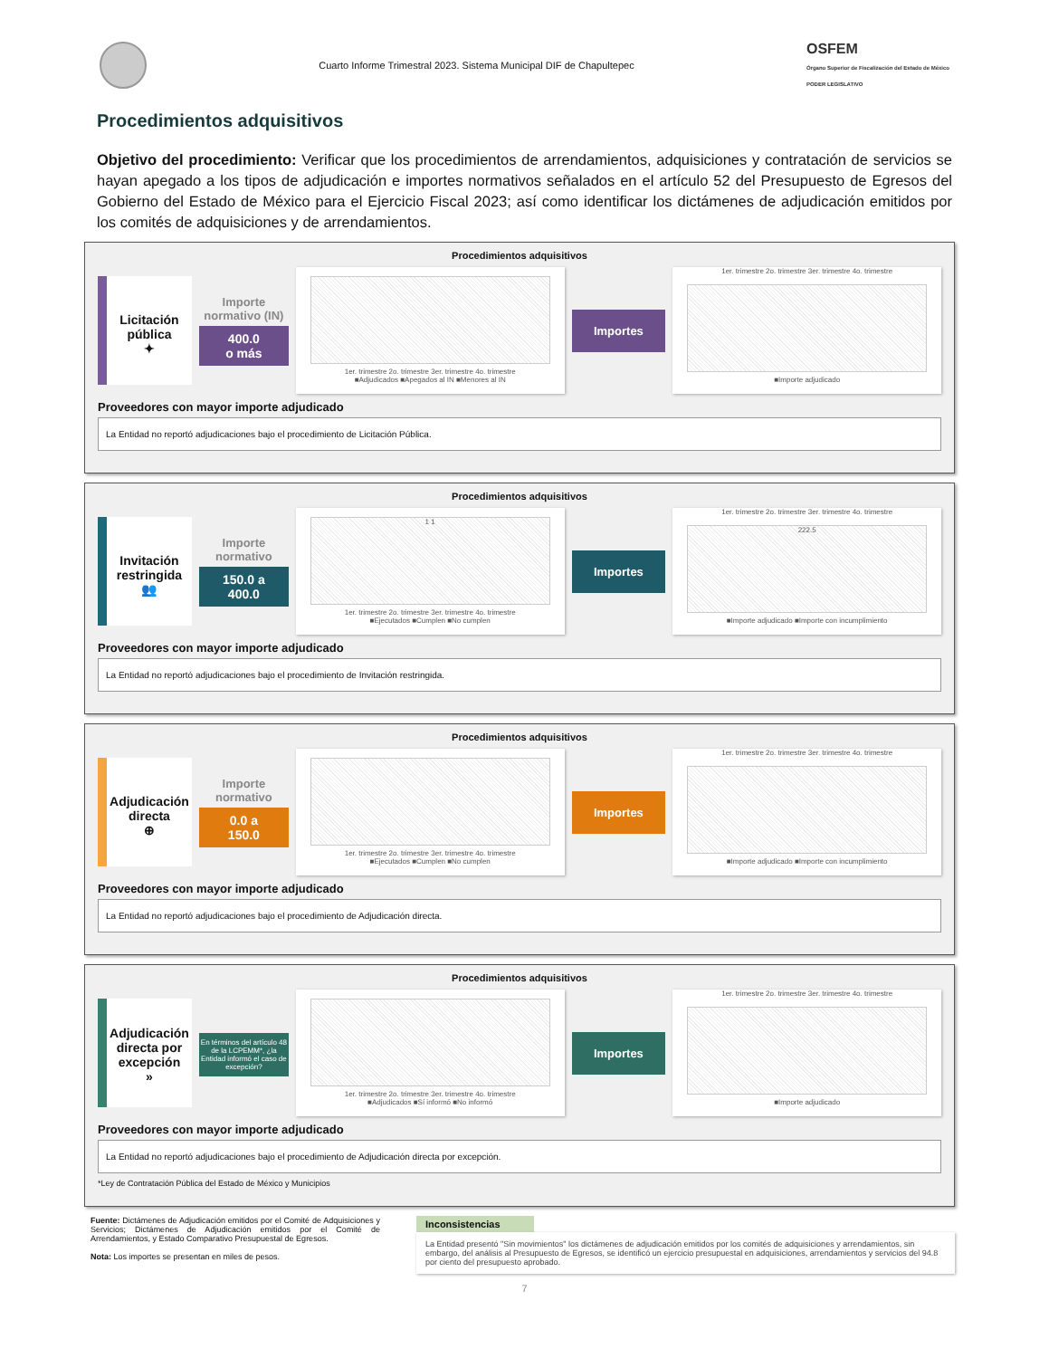Cuarto Informe Trimestral 2023. Sistema Municipal DIF de Chapultepec
OSFEM
Órgano Superior de Fiscalización del Estado de México
PODER LEGISLATIVO
Procedimientos adquisitivos
Objetivo del procedimiento: Verificar que los procedimientos de arrendamientos, adquisiciones y contratación de servicios se hayan apegado a los tipos de adjudicación e importes normativos señalados en el artículo 52 del Presupuesto de Egresos del Gobierno del Estado de México para el Ejercicio Fiscal 2023; así como identificar los dictámenes de adjudicación emitidos por los comités de adquisiciones y de arrendamientos.
Procedimientos adquisitivos
Licitación pública
✦
Importe normativo (IN)
400.0
o más
1er. trimestre 2o. trimestre 3er. trimestre 4o. trimestre
■Adjudicados ■Apegados al IN ■Menores al IN
Importes
1er. trimestre 2o. trimestre 3er. trimestre 4o. trimestre
■Importe adjudicado
Proveedores con mayor importe adjudicado
La Entidad no reportó adjudicaciones bajo el procedimiento de Licitación Pública.
Procedimientos adquisitivos
Invitación restringida
👥
Importe normativo
150.0 a
400.0
1 1
1er. trimestre 2o. trimestre 3er. trimestre 4o. trimestre
■Ejecutados ■Cumplen ■No cumplen
Importes
1er. trimestre 2o. trimestre 3er. trimestre 4o. trimestre
222.5
■Importe adjudicado ■Importe con incumplimiento
Proveedores con mayor importe adjudicado
La Entidad no reportó adjudicaciones bajo el procedimiento de Invitación restringida.
Procedimientos adquisitivos
Adjudicación directa
⊕
Importe normativo
0.0 a
150.0
1er. trimestre 2o. trimestre 3er. trimestre 4o. trimestre
■Ejecutados ■Cumplen ■No cumplen
Importes
1er. trimestre 2o. trimestre 3er. trimestre 4o. trimestre
■Importe adjudicado ■Importe con incumplimiento
Proveedores con mayor importe adjudicado
La Entidad no reportó adjudicaciones bajo el procedimiento de Adjudicación directa.
Procedimientos adquisitivos
Adjudicación directa por excepción
»
En términos del artículo 48 de la LCPEMM*, ¿la Entidad informó el caso de excepción?
1er. trimestre 2o. trimestre 3er. trimestre 4o. trimestre
■Adjudicados ■Sí informó ■No informó
Importes
1er. trimestre 2o. trimestre 3er. trimestre 4o. trimestre
■Importe adjudicado
Proveedores con mayor importe adjudicado
La Entidad no reportó adjudicaciones bajo el procedimiento de Adjudicación directa por excepción.
*Ley de Contratación Pública del Estado de México y Municipios
Fuente: Dictámenes de Adjudicación emitidos por el Comité de Adquisiciones y Servicios; Dictámenes de Adjudicación emitidos por el Comité de Arrendamientos, y Estado Comparativo Presupuestal de Egresos.
Nota: Los importes se presentan en miles de pesos.
Inconsistencias
La Entidad presentó "Sin movimientos" los dictámenes de adjudicación emitidos por los comités de adquisiciones y arrendamientos, sin embargo, del análisis al Presupuesto de Egresos, se identificó un ejercicio presupuestal en adquisiciones, arrendamientos y servicios del 94.8 por ciento del presupuesto aprobado.
7